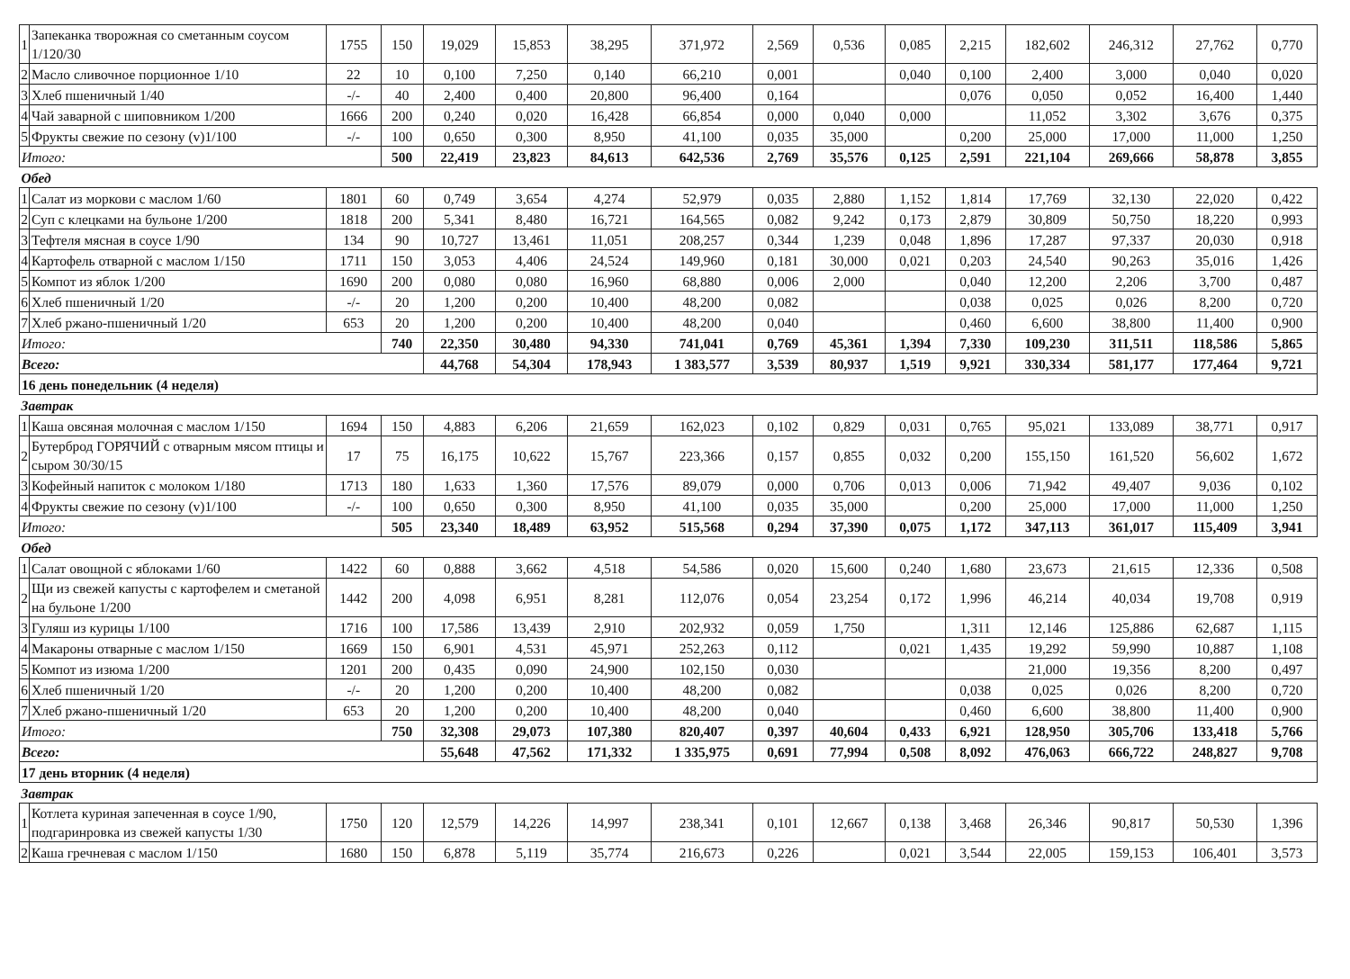| 1 | Запеканка творожная со сметанным соусом 1/120/30 | 1755 | 150 | 19,029 | 15,853 | 38,295 | 371,972 | 2,569 | 0,536 | 0,085 | 2,215 | 182,602 | 246,312 | 27,762 | 0,770 |
| 2 | Масло сливочное порционное 1/10 | 22 | 10 | 0,100 | 7,250 | 0,140 | 66,210 | 0,001 | | 0,040 | 0,100 | 2,400 | 3,000 | 0,040 | 0,020 |
| 3 | Хлеб пшеничный 1/40 | -/- | 40 | 2,400 | 0,400 | 20,800 | 96,400 | 0,164 | | | 0,076 | 0,050 | 0,052 | 16,400 | 1,440 |
| 4 | Чай заварной с шиповником 1/200 | 1666 | 200 | 0,240 | 0,020 | 16,428 | 66,854 | 0,000 | 0,040 | 0,000 | | 11,052 | 3,302 | 3,676 | 0,375 |
| 5 | Фрукты свежие по сезону (v)1/100 | -/- | 100 | 0,650 | 0,300 | 8,950 | 41,100 | 0,035 | 35,000 | | 0,200 | 25,000 | 17,000 | 11,000 | 1,250 |
| Итого: | | | 500 | 22,419 | 23,823 | 84,613 | 642,536 | 2,769 | 35,576 | 0,125 | 2,591 | 221,104 | 269,666 | 58,878 | 3,855 |
| Обед | | | | | | | | | | | | | | | |
| 1 | Салат из моркови с маслом 1/60 | 1801 | 60 | 0,749 | 3,654 | 4,274 | 52,979 | 0,035 | 2,880 | 1,152 | 1,814 | 17,769 | 32,130 | 22,020 | 0,422 |
| 2 | Суп с клецками на бульоне 1/200 | 1818 | 200 | 5,341 | 8,480 | 16,721 | 164,565 | 0,082 | 9,242 | 0,173 | 2,879 | 30,809 | 50,750 | 18,220 | 0,993 |
| 3 | Тефтеля мясная в соусе 1/90 | 134 | 90 | 10,727 | 13,461 | 11,051 | 208,257 | 0,344 | 1,239 | 0,048 | 1,896 | 17,287 | 97,337 | 20,030 | 0,918 |
| 4 | Картофель отварной с маслом 1/150 | 1711 | 150 | 3,053 | 4,406 | 24,524 | 149,960 | 0,181 | 30,000 | 0,021 | 0,203 | 24,540 | 90,263 | 35,016 | 1,426 |
| 5 | Компот из яблок 1/200 | 1690 | 200 | 0,080 | 0,080 | 16,960 | 68,880 | 0,006 | 2,000 | | 0,040 | 12,200 | 2,206 | 3,700 | 0,487 |
| 6 | Хлеб пшеничный 1/20 | -/- | 20 | 1,200 | 0,200 | 10,400 | 48,200 | 0,082 | | | 0,038 | 0,025 | 0,026 | 8,200 | 0,720 |
| 7 | Хлеб ржано-пшеничный 1/20 | 653 | 20 | 1,200 | 0,200 | 10,400 | 48,200 | 0,040 | | | 0,460 | 6,600 | 38,800 | 11,400 | 0,900 |
| Итого: | | | 740 | 22,350 | 30,480 | 94,330 | 741,041 | 0,769 | 45,361 | 1,394 | 7,330 | 109,230 | 311,511 | 118,586 | 5,865 |
| Всего: | | | | 44,768 | 54,304 | 178,943 | 1 383,577 | 3,539 | 80,937 | 1,519 | 9,921 | 330,334 | 581,177 | 177,464 | 9,721 |
| 16 день понедельник (4 неделя) | | | | | | | | | | | | | | | |
| Завтрак | | | | | | | | | | | | | | | |
| 1 | Каша овсяная молочная с маслом 1/150 | 1694 | 150 | 4,883 | 6,206 | 21,659 | 162,023 | 0,102 | 0,829 | 0,031 | 0,765 | 95,021 | 133,089 | 38,771 | 0,917 |
| 2 | Бутерброд ГОРЯЧИЙ с отварным мясом птицы и сыром 30/30/15 | 17 | 75 | 16,175 | 10,622 | 15,767 | 223,366 | 0,157 | 0,855 | 0,032 | 0,200 | 155,150 | 161,520 | 56,602 | 1,672 |
| 3 | Кофейный напиток с молоком 1/180 | 1713 | 180 | 1,633 | 1,360 | 17,576 | 89,079 | 0,000 | 0,706 | 0,013 | 0,006 | 71,942 | 49,407 | 9,036 | 0,102 |
| 4 | Фрукты свежие по сезону (v)1/100 | -/- | 100 | 0,650 | 0,300 | 8,950 | 41,100 | 0,035 | 35,000 | | 0,200 | 25,000 | 17,000 | 11,000 | 1,250 |
| Итого: | | | 505 | 23,340 | 18,489 | 63,952 | 515,568 | 0,294 | 37,390 | 0,075 | 1,172 | 347,113 | 361,017 | 115,409 | 3,941 |
| Обед | | | | | | | | | | | | | | | |
| 1 | Салат овощной с яблоками 1/60 | 1422 | 60 | 0,888 | 3,662 | 4,518 | 54,586 | 0,020 | 15,600 | 0,240 | 1,680 | 23,673 | 21,615 | 12,336 | 0,508 |
| 2 | Щи из свежей капусты с картофелем и сметаной на бульоне 1/200 | 1442 | 200 | 4,098 | 6,951 | 8,281 | 112,076 | 0,054 | 23,254 | 0,172 | 1,996 | 46,214 | 40,034 | 19,708 | 0,919 |
| 3 | Гуляш из курицы 1/100 | 1716 | 100 | 17,586 | 13,439 | 2,910 | 202,932 | 0,059 | 1,750 | | 1,311 | 12,146 | 125,886 | 62,687 | 1,115 |
| 4 | Макароны отварные с маслом 1/150 | 1669 | 150 | 6,901 | 4,531 | 45,971 | 252,263 | 0,112 | | 0,021 | 1,435 | 19,292 | 59,990 | 10,887 | 1,108 |
| 5 | Компот из изюма 1/200 | 1201 | 200 | 0,435 | 0,090 | 24,900 | 102,150 | 0,030 | | | | 21,000 | 19,356 | 8,200 | 0,497 |
| 6 | Хлеб пшеничный 1/20 | -/- | 20 | 1,200 | 0,200 | 10,400 | 48,200 | 0,082 | | | 0,038 | 0,025 | 0,026 | 8,200 | 0,720 |
| 7 | Хлеб ржано-пшеничный 1/20 | 653 | 20 | 1,200 | 0,200 | 10,400 | 48,200 | 0,040 | | | 0,460 | 6,600 | 38,800 | 11,400 | 0,900 |
| Итого: | | | 750 | 32,308 | 29,073 | 107,380 | 820,407 | 0,397 | 40,604 | 0,433 | 6,921 | 128,950 | 305,706 | 133,418 | 5,766 |
| Всего: | | | | 55,648 | 47,562 | 171,332 | 1 335,975 | 0,691 | 77,994 | 0,508 | 8,092 | 476,063 | 666,722 | 248,827 | 9,708 |
| 17 день вторник (4 неделя) | | | | | | | | | | | | | | | |
| Завтрак | | | | | | | | | | | | | | | |
| 1 | Котлета куриная запеченная в соусе 1/90, подгаринровка из свежей капусты 1/30 | 1750 | 120 | 12,579 | 14,226 | 14,997 | 238,341 | 0,101 | 12,667 | 0,138 | 3,468 | 26,346 | 90,817 | 50,530 | 1,396 |
| 2 | Каша гречневая с маслом 1/150 | 1680 | 150 | 6,878 | 5,119 | 35,774 | 216,673 | 0,226 | | 0,021 | 3,544 | 22,005 | 159,153 | 106,401 | 3,573 |